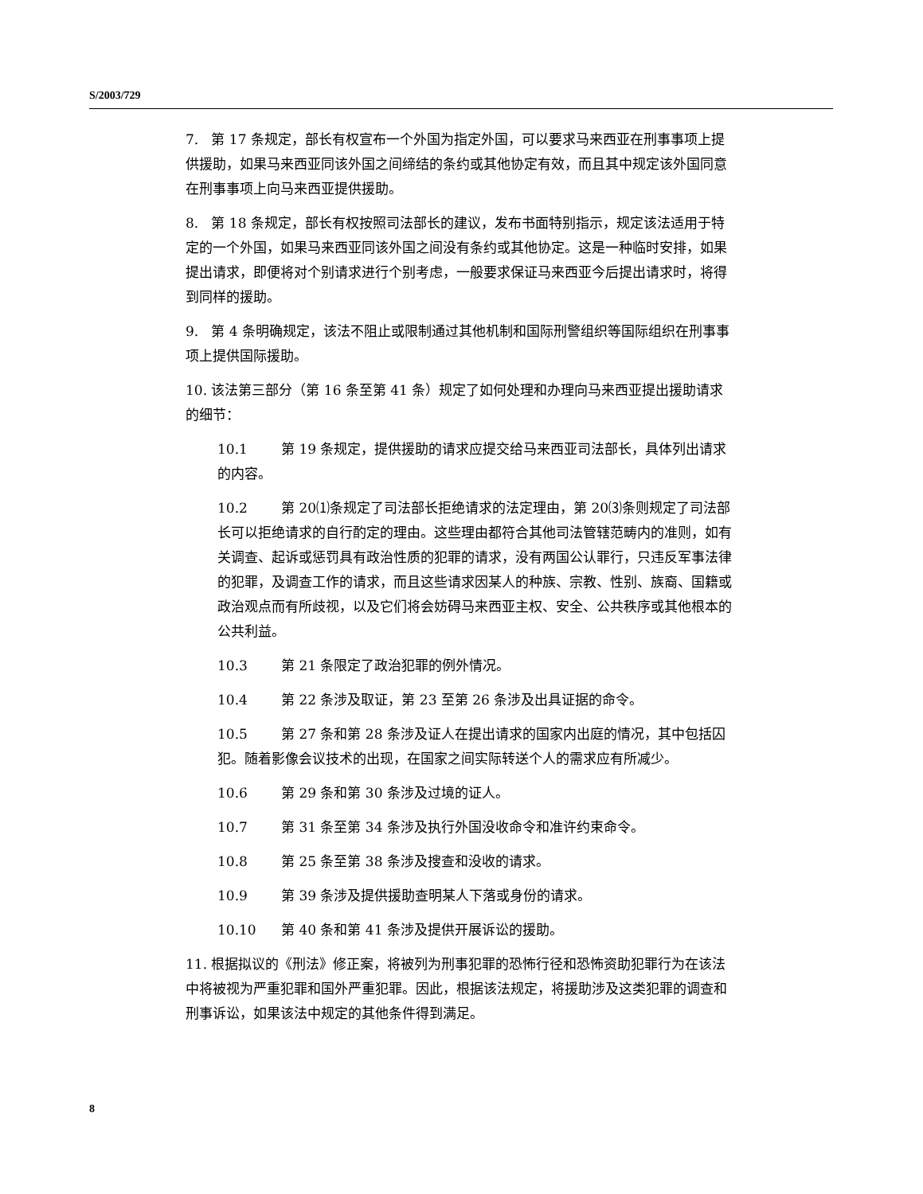S/2003/729
7. 第 17 条规定，部长有权宣布一个外国为指定外国，可以要求马来西亚在刑事事项上提供援助，如果马来西亚同该外国之间缔结的条约或其他协定有效，而且其中规定该外国同意在刑事事项上向马来西亚提供援助。
8. 第 18 条规定，部长有权按照司法部长的建议，发布书面特别指示，规定该法适用于特定的一个外国，如果马来西亚同该外国之间没有条约或其他协定。这是一种临时安排，如果提出请求，即便将对个别请求进行个别考虑，一般要求保证马来西亚今后提出请求时，将得到同样的援助。
9. 第 4 条明确规定，该法不阻止或限制通过其他机制和国际刑警组织等国际组织在刑事事项上提供国际援助。
10. 该法第三部分（第 16 条至第 41 条）规定了如何处理和办理向马来西亚提出援助请求的细节：
10.1 第 19 条规定，提供援助的请求应提交给马来西亚司法部长，具体列出请求的内容。
10.2 第 20⑴条规定了司法部长拒绝请求的法定理由，第 20⑶条则规定了司法部长可以拒绝请求的自行酌定的理由。这些理由都符合其他司法管辖范畴内的准则，如有关调查、起诉或惩罚具有政治性质的犯罪的请求，没有两国公认罪行，只违反军事法律的犯罪，及调查工作的请求，而且这些请求因某人的种族、宗教、性别、族裔、国籍或政治观点而有所歧视，以及它们将会妨碍马来西亚主权、安全、公共秩序或其他根本的公共利益。
10.3 第 21 条限定了政治犯罪的例外情况。
10.4 第 22 条涉及取证，第 23 至第 26 条涉及出具证据的命令。
10.5 第 27 条和第 28 条涉及证人在提出请求的国家内出庭的情况，其中包括囚犯。随着影像会议技术的出现，在国家之间实际转送个人的需求应有所减少。
10.6 第 29 条和第 30 条涉及过境的证人。
10.7 第 31 条至第 34 条涉及执行外国没收命令和准许约束命令。
10.8 第 25 条至第 38 条涉及搜查和没收的请求。
10.9 第 39 条涉及提供援助查明某人下落或身份的请求。
10.10 第 40 条和第 41 条涉及提供开展诉讼的援助。
11. 根据拟议的《刑法》修正案，将被列为刑事犯罪的恐怖行径和恐怖资助犯罪行为在该法中将被视为严重犯罪和国外严重犯罪。因此，根据该法规定，将援助涉及这类犯罪的调查和刑事诉讼，如果该法中规定的其他条件得到满足。
8